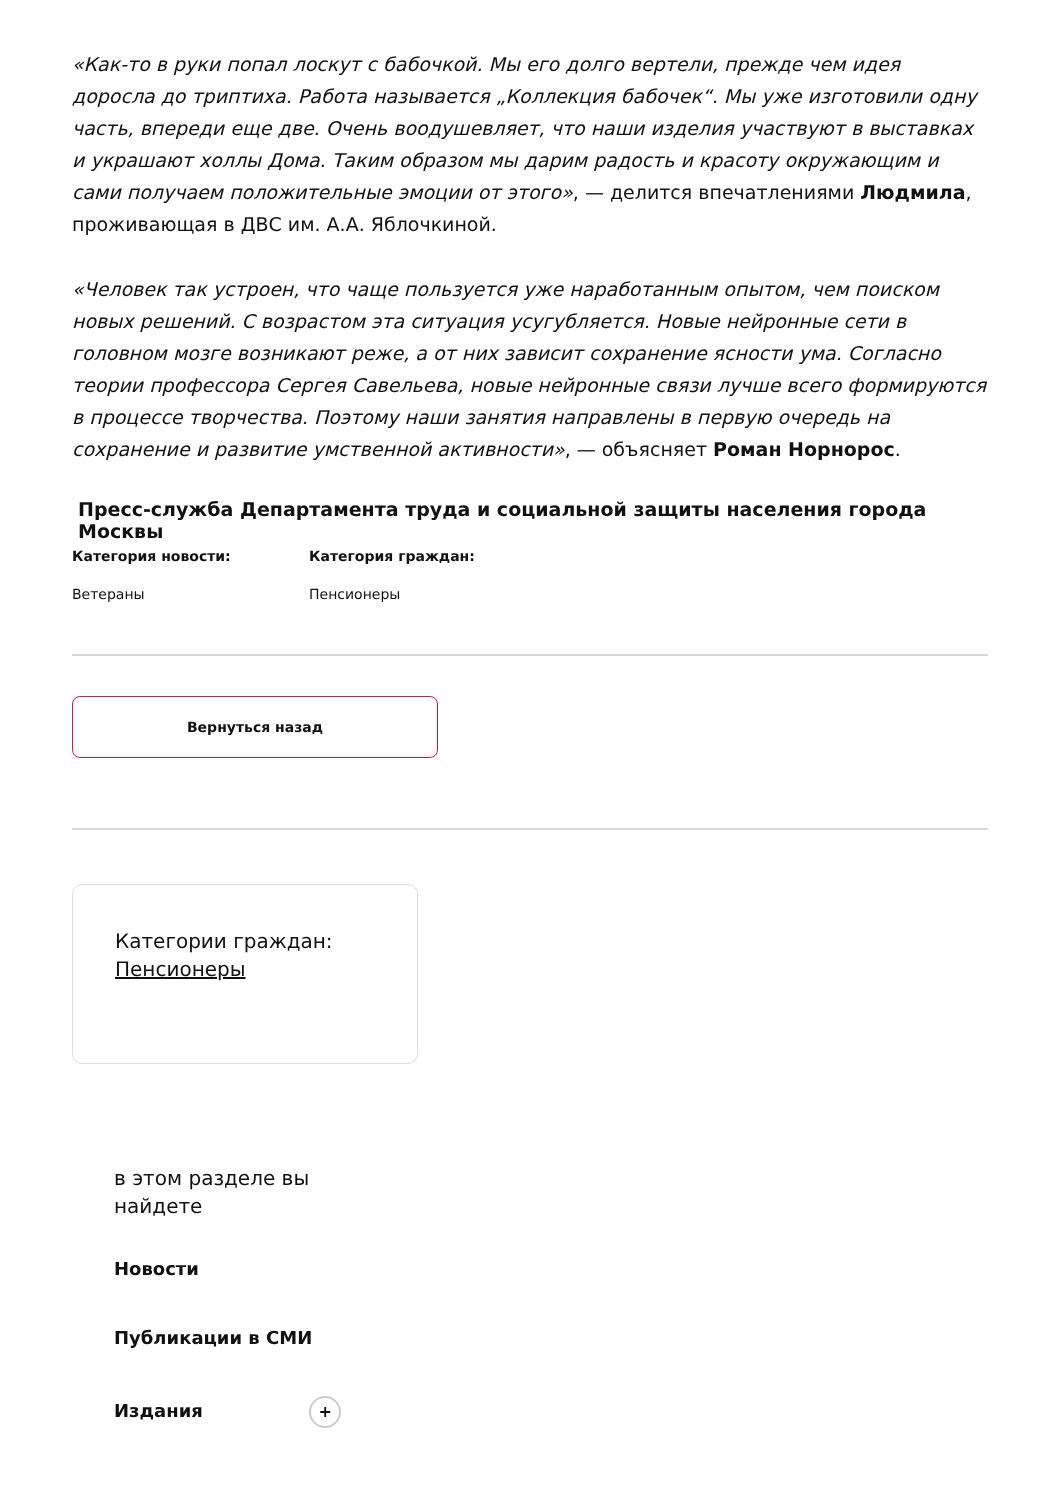«Как-то в руки попал лоскут с бабочкой. Мы его долго вертели, прежде чем идея доросла до триптиха. Работа называется „Коллекция бабочек“. Мы уже изготовили одну часть, впереди еще две. Очень воодушевляет, что наши изделия участвуют в выставках и украшают холлы Дома. Таким образом мы дарим радость и красоту окружающим и сами получаем положительные эмоции от этого», — делится впечатлениями Людмила, проживающая в ДВС им. А.А. Яблочкиной.
«Человек так устроен, что чаще пользуется уже наработанным опытом, чем поиском новых решений. С возрастом эта ситуация усугубляется. Новые нейронные сети в головном мозге возникают реже, а от них зависит сохранение ясности ума. Согласно теории профессора Сергея Савельева, новые нейронные связи лучше всего формируются в процессе творчества. Поэтому наши занятия направлены в первую очередь на сохранение и развитие умственной активности», — объясняет Роман Норнорос.
Пресс-служба Департамента труда и социальной защиты населения города Москвы
Категория новости:
Ветераны
Категория граждан:
Пенсионеры
Вернуться назад
Категории граждан:
Пенсионеры
в этом разделе вы
найдете
Новости
Публикации в СМИ
Издания +